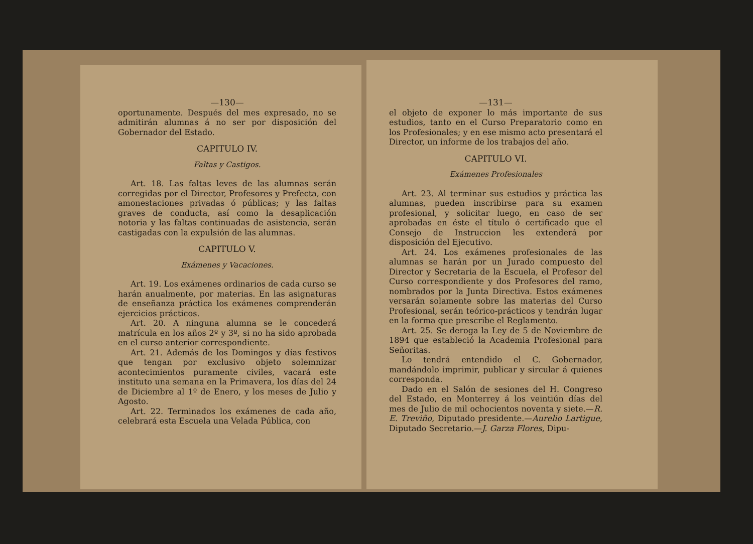—130—
oportunamente. Después del mes expresado, no se admitirán alumnas á no ser por disposición del Gobernador del Estado.
CAPITULO IV.
Faltas y Castigos.
Art. 18. Las faltas leves de las alumnas serán corregidas por el Director, Profesores y Prefecta, con amonestaciones privadas ó públicas; y las faltas graves de conducta, así como la desaplicación notoria y las faltas continuadas de asistencia, serán castigadas con la expulsión de las alumnas.
CAPITULO V.
Exámenes y Vacaciones.
Art. 19. Los exámenes ordinarios de cada curso se harán anualmente, por materias. En las asignaturas de enseñanza práctica los exámenes comprenderán ejercicios prácticos.
Art. 20. A ninguna alumna se le concederá matrícula en los años 2º y 3º, si no ha sido aprobada en el curso anterior correspondiente.
Art. 21. Además de los Domingos y días festivos que tengan por exclusivo objeto solemnizar acontecimientos puramente civiles, vacará este instituto una semana en la Primavera, los días del 24 de Diciembre al 1º de Enero, y los meses de Julio y Agosto.
Art. 22. Terminados los exámenes de cada año, celebrará esta Escuela una Velada Pública, con
—131—
el objeto de exponer lo más importante de sus estudios, tanto en el Curso Preparatorio como en los Profesionales; y en ese mismo acto presentará el Director, un informe de los trabajos del año.
CAPITULO VI.
Exámenes Profesionales
Art. 23. Al terminar sus estudios y práctica las alumnas, pueden inscribirse para su examen profesional, y solicitar luego, en caso de ser aprobadas en éste el título ó certificado que el Consejo de Instruccion les extenderá por disposición del Ejecutivo.
Art. 24. Los exámenes profesionales de las alumnas se harán por un Jurado compuesto del Director y Secretaria de la Escuela, el Profesor del Curso correspondiente y dos Profesores del ramo, nombrados por la Junta Directiva. Estos exámenes versarán solamente sobre las materias del Curso Profesional, serán teórico-prácticos y tendrán lugar en la forma que prescribe el Reglamento.
Art. 25. Se deroga la Ley de 5 de Noviembre de 1894 que estableció la Academia Profesional para Señoritas.
Lo tendrá entendido el C. Gobernador, mandándolo imprimir, publicar y sircular á quienes corresponda.
Dado en el Salón de sesiones del H. Congreso del Estado, en Monterrey á los veintiún días del mes de Julio de mil ochocientos noventa y siete.—R. E. Treviño, Diputado presidente.—Aurelio Lartigue, Diputado Secretario.—J. Garza Flores, Dipu-